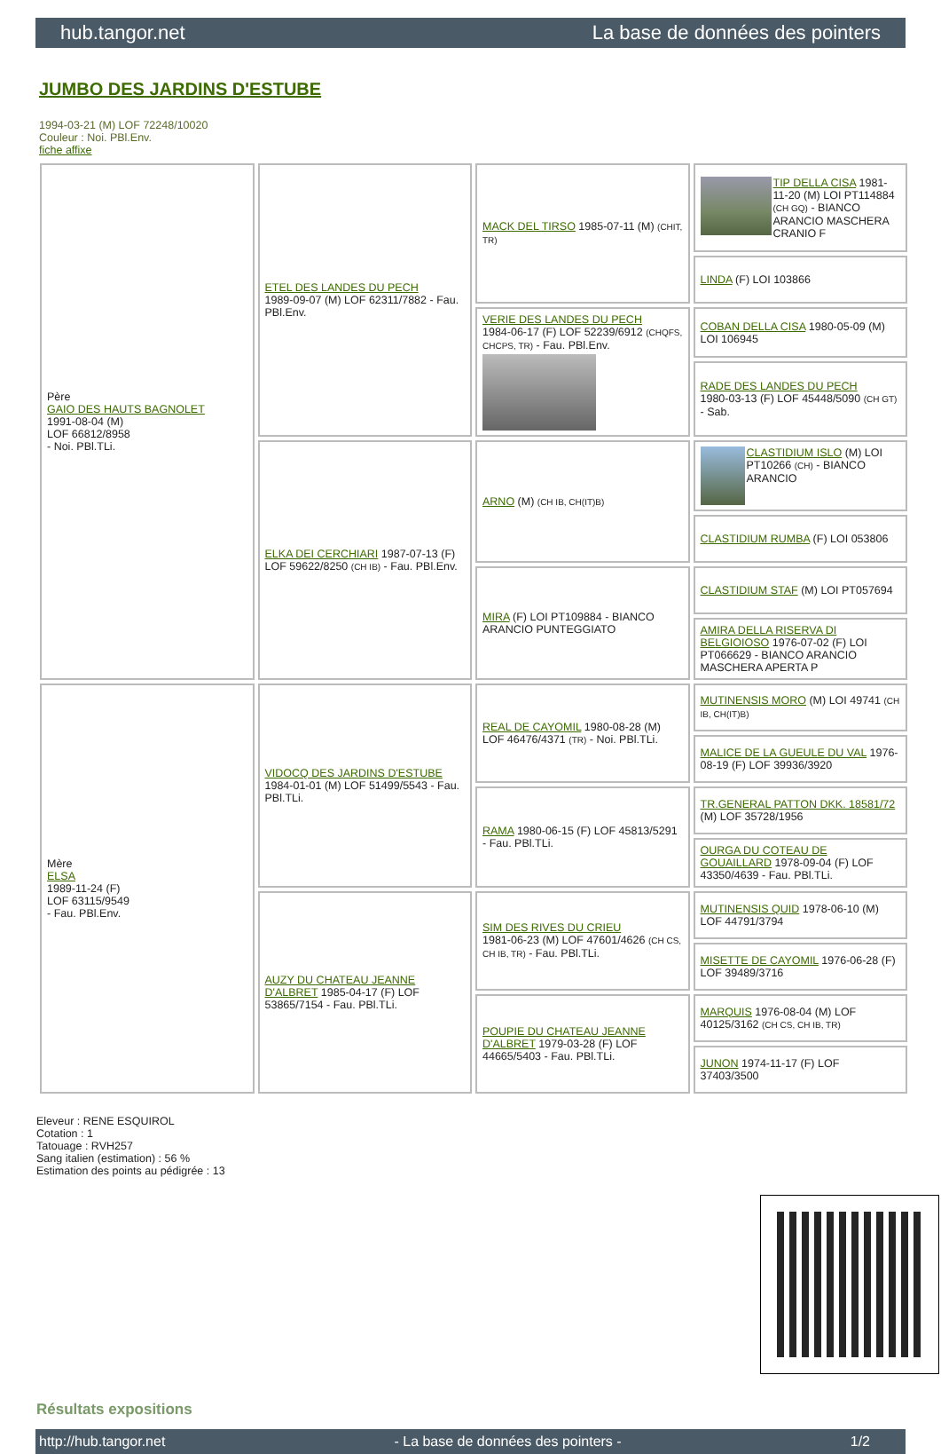hub.tangor.net La base de données des pointers
JUMBO DES JARDINS D'ESTUBE
1994-03-21 (M) LOF 72248/10020
Couleur : Noi. PBl.Env.
fiche affixe
| Père GAIO DES HAUTS BAGNOLET 1991-08-04 (M) LOF 66812/8958 - Noi. PBl.TLi. | ETEL DES LANDES DU PECH 1989-09-07 (M) LOF 62311/7882 - Fau. PBl.Env. | MACK DEL TIRSO 1985-07-11 (M) (CHIT, TR) | TIP DELLA CISA 1981-11-20 (M) LOI PT114884 (CH GQ) - BIANCO ARANCIO MASCHERA CRANIO F |
| | | | LINDA (F) LOI 103866 |
| | | VERIE DES LANDES DU PECH 1984-06-17 (F) LOF 52239/6912 (CHQFS, CHCPS, TR) - Fau. PBl.Env. | COBAN DELLA CISA 1980-05-09 (M) LOI 106945 |
| | | | RADE DES LANDES DU PECH 1980-03-13 (F) LOF 45448/5090 (CH GT) - Sab. |
| | ELKA DEI CERCHIARI 1987-07-13 (F) LOF 59622/8250 (CH IB) - Fau. PBl.Env. | ARNO (M) (CH IB, CH(IT)B) | CLASTIDIUM ISLO (M) LOI PT10266 (CH) - BIANCO ARANCIO |
| | | | CLASTIDIUM RUMBA (F) LOI 053806 |
| | | MIRA (F) LOI PT109884 - BIANCO ARANCIO PUNTEGGIATO | CLASTIDIUM STAF (M) LOI PT057694 |
| | | | AMIRA DELLA RISERVA DI BELGIOIOSO 1976-07-02 (F) LOI PT066629 - BIANCO ARANCIO MASCHERA APERTA P |
| Mère ELSA 1989-11-24 (F) LOF 63115/9549 - Fau. PBl.Env. | VIDOCQ DES JARDINS D'ESTUBE 1984-01-01 (M) LOF 51499/5543 - Fau. PBl.TLi. | REAL DE CAYOMIL 1980-08-28 (M) LOF 46476/4371 (TR) - Noi. PBl.TLi. | MUTINENSIS MORO (M) LOI 49741 (CH IB, CH(IT)B) |
| | | | MALICE DE LA GUEULE DU VAL 1976-08-19 (F) LOF 39936/3920 |
| | | RAMA 1980-06-15 (F) LOF 45813/5291 - Fau. PBl.TLi. | TR.GENERAL PATTON DKK. 18581/72 (M) LOF 35728/1956 |
| | | | OURGA DU COTEAU DE GOUAILLARD 1978-09-04 (F) LOF 43350/4639 - Fau. PBl.TLi. |
| | AUZY DU CHATEAU JEANNE D'ALBRET 1985-04-17 (F) LOF 53865/7154 - Fau. PBl.TLi. | SIM DES RIVES DU CRIEU 1981-06-23 (M) LOF 47601/4626 (CH CS, CH IB, TR) - Fau. PBl.TLi. | MUTINENSIS QUID 1978-06-10 (M) LOF 44791/3794 |
| | | | MISETTE DE CAYOMIL 1976-06-28 (F) LOF 39489/3716 |
| | | POUPIE DU CHATEAU JEANNE D'ALBRET 1979-03-28 (F) LOF 44665/5403 - Fau. PBl.TLi. | MARQUIS 1976-08-04 (M) LOF 40125/3162 (CH CS, CH IB, TR) |
| | | | JUNON 1974-11-17 (F) LOF 37403/3500 |
Eleveur : RENE ESQUIROL
Cotation : 1
Tatouage : RVH257
Sang italien (estimation) : 56 %
Estimation des points au pédigrée : 13
Résultats expositions
http://hub.tangor.net - La base de données des pointers - 1/2